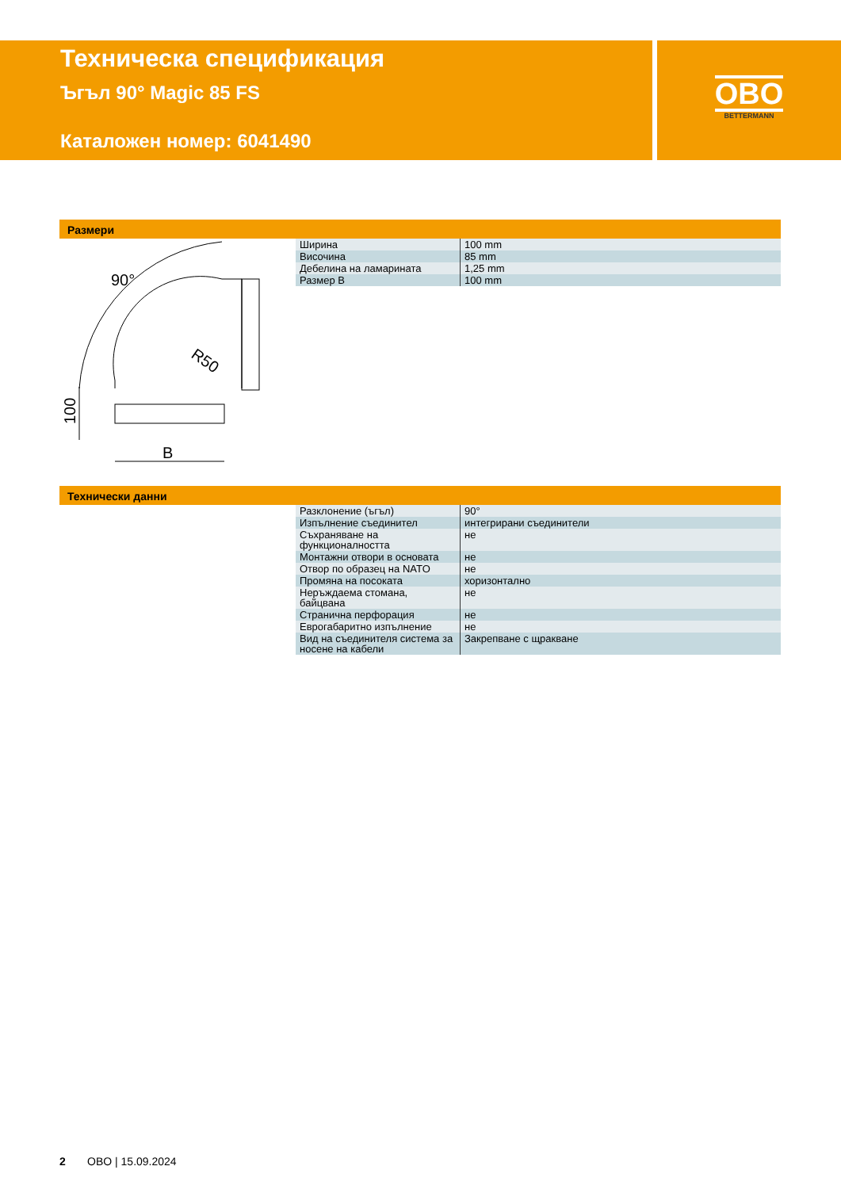Техническа спецификация
Ъгъл 90° Magic 85 FS
Каталожен номер: 6041490
OBO
BETTERMANN
Размери
90°
R50
100
B
| Ширина | 100 mm |
| Височина | 85 mm |
| Дебелина на ламарината | 1,25 mm |
| Размер B | 100 mm |
Технически данни
| Разклонение (ъгъл) | 90° |
| Изпълнение съединител | интегрирани съединители |
| Съхраняване на функционалността | не |
| Монтажни отвори в основата | не |
| Отвор по образец на NATO | не |
| Промяна на посоката | хоризонтално |
| Неръждаема стомана, байцвана | не |
| Странична перфорация | не |
| Еврогабаритно изпълнение | не |
| Вид на съединителя система за носене на кабели | Закрепване с щракване |
2 OBO | 15.09.2024